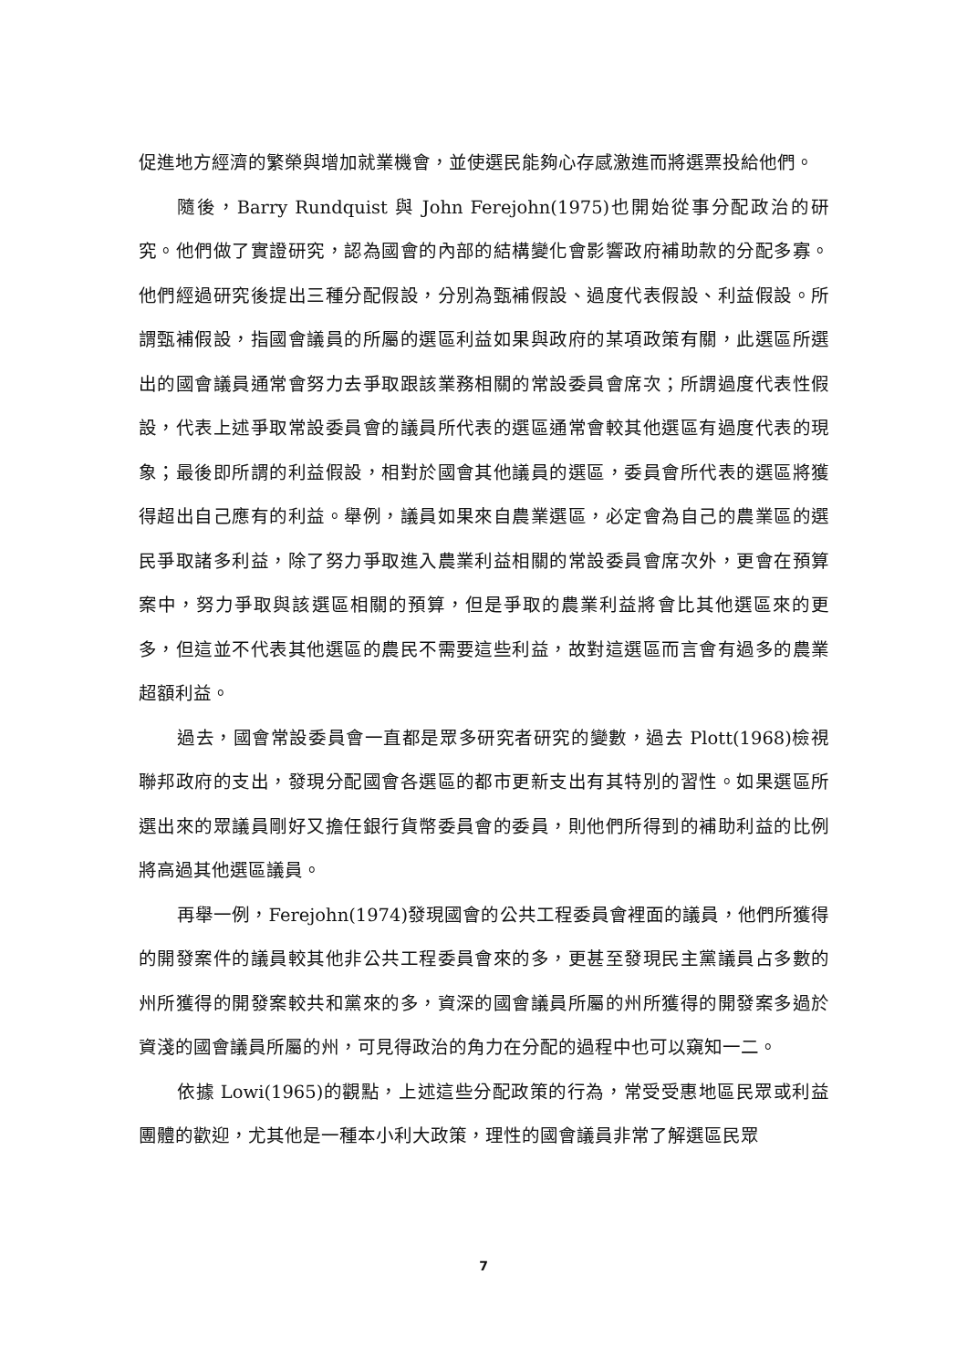促進地方經濟的繁榮與增加就業機會，並使選民能夠心存感激進而將選票投給他們。
隨後，Barry Rundquist 與 John Ferejohn(1975)也開始從事分配政治的研究。他們做了實證研究，認為國會的內部的結構變化會影響政府補助款的分配多寡。他們經過研究後提出三種分配假設，分別為甄補假設、過度代表假設、利益假設。所謂甄補假設，指國會議員的所屬的選區利益如果與政府的某項政策有關，此選區所選出的國會議員通常會努力去爭取跟該業務相關的常設委員會席次；所謂過度代表性假設，代表上述爭取常設委員會的議員所代表的選區通常會較其他選區有過度代表的現象；最後即所謂的利益假設，相對於國會其他議員的選區，委員會所代表的選區將獲得超出自己應有的利益。舉例，議員如果來自農業選區，必定會為自己的農業區的選民爭取諸多利益，除了努力爭取進入農業利益相關的常設委員會席次外，更會在預算案中，努力爭取與該選區相關的預算，但是爭取的農業利益將會比其他選區來的更多，但這並不代表其他選區的農民不需要這些利益，故對這選區而言會有過多的農業超額利益。
過去，國會常設委員會一直都是眾多研究者研究的變數，過去 Plott(1968)檢視聯邦政府的支出，發現分配國會各選區的都市更新支出有其特別的習性。如果選區所選出來的眾議員剛好又擔任銀行貨幣委員會的委員，則他們所得到的補助利益的比例將高過其他選區議員。
再舉一例，Ferejohn(1974)發現國會的公共工程委員會裡面的議員，他們所獲得的開發案件的議員較其他非公共工程委員會來的多，更甚至發現民主黨議員占多數的州所獲得的開發案較共和黨來的多，資深的國會議員所屬的州所獲得的開發案多過於資淺的國會議員所屬的州，可見得政治的角力在分配的過程中也可以窺知一二。
依據 Lowi(1965)的觀點，上述這些分配政策的行為，常受受惠地區民眾或利益團體的歡迎，尤其他是一種本小利大政策，理性的國會議員非常了解選區民眾
7